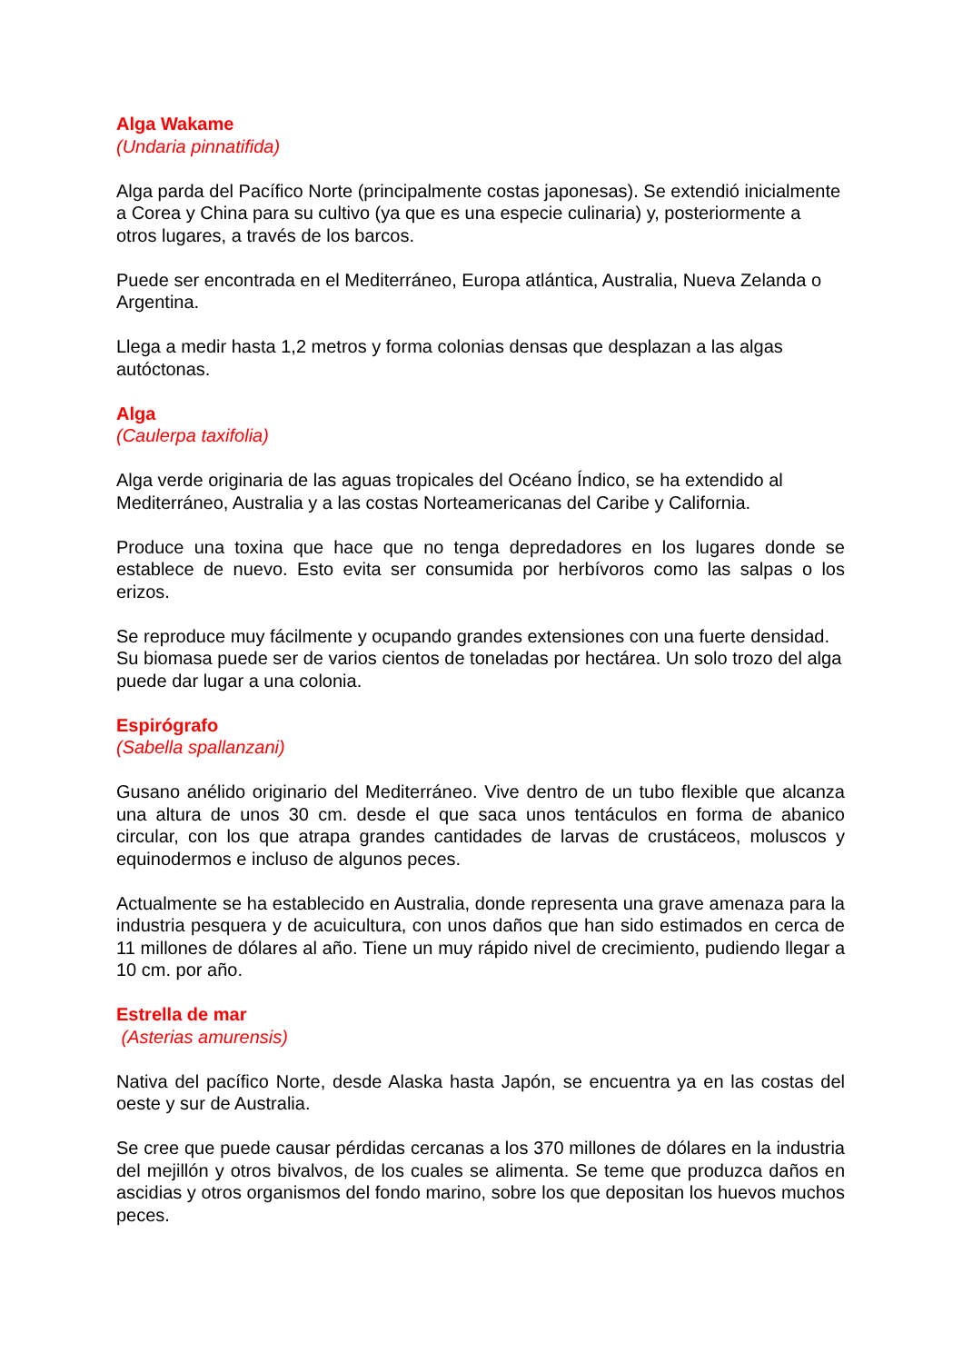Alga Wakame
(Undaria pinnatifida)
Alga parda del Pacífico Norte (principalmente costas japonesas). Se extendió inicialmente a Corea y China para su cultivo (ya que es una especie culinaria) y, posteriormente a otros lugares, a través de los barcos.
Puede ser encontrada en el Mediterráneo, Europa atlántica, Australia, Nueva Zelanda o Argentina.
Llega a medir hasta 1,2 metros y forma colonias densas que desplazan a las algas autóctonas.
Alga
(Caulerpa taxifolia)
Alga verde originaria de las aguas tropicales del Océano Índico, se ha extendido al Mediterráneo, Australia y a las costas Norteamericanas del Caribe y California.
Produce una toxina que hace que no tenga depredadores en los lugares donde se establece de nuevo. Esto evita ser consumida por herbívoros como las salpas o los erizos.
Se reproduce muy fácilmente y ocupando grandes extensiones con una fuerte densidad. Su biomasa puede ser de varios cientos de toneladas por hectárea. Un solo trozo del alga puede dar lugar a una colonia.
Espirógrafo
(Sabella spallanzani)
Gusano anélido originario del Mediterráneo. Vive dentro de un tubo flexible que alcanza una altura de unos 30 cm. desde el que saca unos tentáculos en forma de abanico circular, con los que atrapa grandes cantidades de larvas de crustáceos, moluscos y equinodermos e incluso de algunos peces.
Actualmente se ha establecido en Australia, donde representa una grave amenaza para la industria pesquera y de acuicultura, con unos daños que han sido estimados en cerca de 11 millones de dólares al año. Tiene un muy rápido nivel de crecimiento, pudiendo llegar a 10 cm. por año.
Estrella de mar
(Asterias amurensis)
Nativa del pacífico Norte, desde Alaska hasta Japón, se encuentra ya en las costas del oeste y sur de Australia.
Se cree que puede causar pérdidas cercanas a los 370 millones de dólares en la industria del mejillón y otros bivalvos, de los cuales se alimenta. Se teme que produzca daños en ascidias y otros organismos del fondo marino, sobre los que depositan los huevos muchos peces.